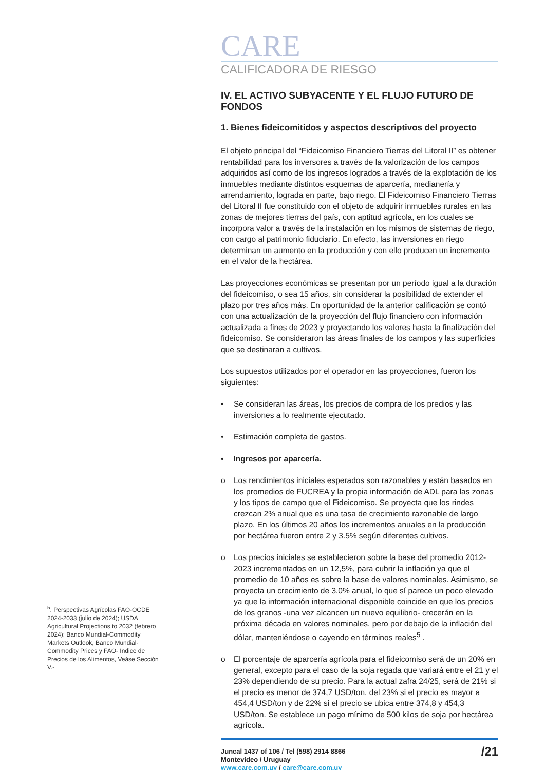<sup>5</sup>. Perspectivas Agrícolas FAO-OCDE 2024-2033 (julio de 2024); USDA Agricultural Projections to 2032 (febrero 2024); Banco Mundial-Commodity Markets Outlook, Banco Mundial-Commodity Prices y FAO- Indice de Precios de los Alimentos, Veáse Sección V.-
CARE
CALIFICADORA DE RIESGO
IV. EL ACTIVO SUBYACENTE Y EL FLUJO FUTURO DE FONDOS
1. Bienes fideicomitidos y aspectos descriptivos del proyecto
El objeto principal del “Fideicomiso Financiero Tierras del Litoral II” es obtener rentabilidad para los inversores a través de la valorización de los campos adquiridos así como de los ingresos logrados a través de la explotación de los inmuebles mediante distintos esquemas de aparcería, medianería y arrendamiento, lograda en parte, bajo riego. El Fideicomiso Financiero Tierras del Litoral II fue constituido con el objeto de adquirir inmuebles rurales en las zonas de mejores tierras del país, con aptitud agrícola, en los cuales se incorpora valor a través de la instalación en los mismos de sistemas de riego, con cargo al patrimonio fiduciario. En efecto, las inversiones en riego determinan un aumento en la producción y con ello producen un incremento en el valor de la hectárea.
Las proyecciones económicas se presentan por un período igual a la duración del fideicomiso, o sea 15 años, sin considerar la posibilidad de extender el plazo por tres años más. En oportunidad de la anterior calificación se contó con una actualización de la proyección del flujo financiero con información actualizada a fines de 2023 y proyectando los valores hasta la finalización del fideicomiso. Se consideraron las áreas finales de los campos y las superficies que se destinaran a cultivos.
Los supuestos utilizados por el operador en las proyecciones, fueron los siguientes:
• Se consideran las áreas, los precios de compra de los predios y las inversiones a lo realmente ejecutado.
• Estimación completa de gastos.
• Ingresos por aparcería.
o Los rendimientos iniciales esperados son razonables y están basados en los promedios de FUCREA y la propia información de ADL para las zonas y los tipos de campo que el Fideicomiso. Se proyecta que los rindes crezcan 2% anual que es una tasa de crecimiento razonable de largo plazo. En los últimos 20 años los incrementos anuales en la producción por hectárea fueron entre 2 y 3.5% según diferentes cultivos.
o Los precios iniciales se establecieron sobre la base del promedio 2012-2023 incrementados en un 12,5%, para cubrir la inflación ya que el promedio de 10 años es sobre la base de valores nominales. Asimismo, se proyecta un crecimiento de 3,0% anual, lo que sí parece un poco elevado ya que la información internacional disponible coincide en que los precios de los granos -una vez alcancen un nuevo equilibrio- crecerán en la próxima década en valores nominales, pero por debajo de la inflación del dólar, manteniéndose o cayendo en términos reales<sup>5</sup> .
o El porcentaje de aparcería agrícola para el fideicomiso será de un 20% en general, excepto para el caso de la soja regada que variará entre el 21 y el 23% dependiendo de su precio. Para la actual zafra 24/25, será de 21% si el precio es menor de 374,7 USD/ton, del 23% si el precio es mayor a 454,4 USD/ton y de 22% si el precio se ubica entre 374,8 y 454,3 USD/ton. Se establece un pago mínimo de 500 kilos de soja por hectárea agrícola.
Juncal 1437 of 106 / Tel (598) 2914 8866
Montevideo / Uruguay
www.care.com.uy / care@care.com.uy
/21